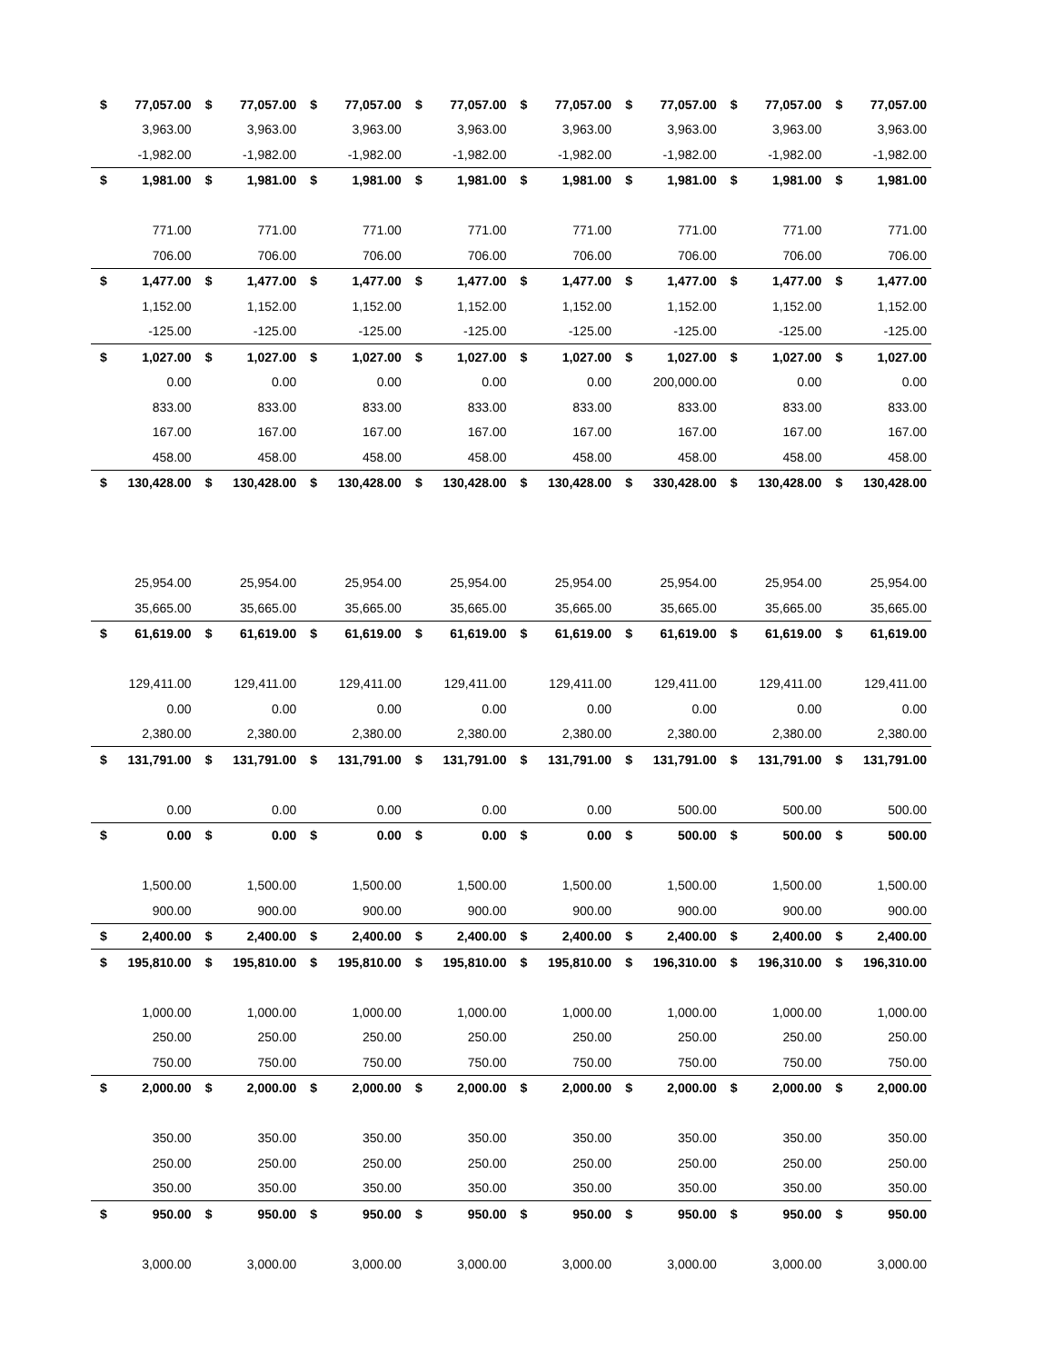| $ | 77,057.00 | $ | 77,057.00 | $ | 77,057.00 | $ | 77,057.00 | $ | 77,057.00 | $ | 77,057.00 | $ | 77,057.00 | $ | 77,057.00 |
| | 3,963.00 | | 3,963.00 | | 3,963.00 | | 3,963.00 | | 3,963.00 | | 3,963.00 | | 3,963.00 | | 3,963.00 |
| | -1,982.00 | | -1,982.00 | | -1,982.00 | | -1,982.00 | | -1,982.00 | | -1,982.00 | | -1,982.00 | | -1,982.00 |
| $ | 1,981.00 | $ | 1,981.00 | $ | 1,981.00 | $ | 1,981.00 | $ | 1,981.00 | $ | 1,981.00 | $ | 1,981.00 | $ | 1,981.00 |
| | 771.00 | | 771.00 | | 771.00 | | 771.00 | | 771.00 | | 771.00 | | 771.00 | | 771.00 |
| | 706.00 | | 706.00 | | 706.00 | | 706.00 | | 706.00 | | 706.00 | | 706.00 | | 706.00 |
| $ | 1,477.00 | $ | 1,477.00 | $ | 1,477.00 | $ | 1,477.00 | $ | 1,477.00 | $ | 1,477.00 | $ | 1,477.00 | $ | 1,477.00 |
| | 1,152.00 | | 1,152.00 | | 1,152.00 | | 1,152.00 | | 1,152.00 | | 1,152.00 | | 1,152.00 | | 1,152.00 |
| | -125.00 | | -125.00 | | -125.00 | | -125.00 | | -125.00 | | -125.00 | | -125.00 | | -125.00 |
| $ | 1,027.00 | $ | 1,027.00 | $ | 1,027.00 | $ | 1,027.00 | $ | 1,027.00 | $ | 1,027.00 | $ | 1,027.00 | $ | 1,027.00 |
| | 0.00 | | 0.00 | | 0.00 | | 0.00 | | 0.00 | | 200,000.00 | | 0.00 | | 0.00 |
| | 833.00 | | 833.00 | | 833.00 | | 833.00 | | 833.00 | | 833.00 | | 833.00 | | 833.00 |
| | 167.00 | | 167.00 | | 167.00 | | 167.00 | | 167.00 | | 167.00 | | 167.00 | | 167.00 |
| | 458.00 | | 458.00 | | 458.00 | | 458.00 | | 458.00 | | 458.00 | | 458.00 | | 458.00 |
| $ | 130,428.00 | $ | 130,428.00 | $ | 130,428.00 | $ | 130,428.00 | $ | 130,428.00 | $ | 330,428.00 | $ | 130,428.00 | $ | 130,428.00 |
| | 25,954.00 | | 25,954.00 | | 25,954.00 | | 25,954.00 | | 25,954.00 | | 25,954.00 | | 25,954.00 | | 25,954.00 |
| | 35,665.00 | | 35,665.00 | | 35,665.00 | | 35,665.00 | | 35,665.00 | | 35,665.00 | | 35,665.00 | | 35,665.00 |
| $ | 61,619.00 | $ | 61,619.00 | $ | 61,619.00 | $ | 61,619.00 | $ | 61,619.00 | $ | 61,619.00 | $ | 61,619.00 | $ | 61,619.00 |
| | 129,411.00 | | 129,411.00 | | 129,411.00 | | 129,411.00 | | 129,411.00 | | 129,411.00 | | 129,411.00 | | 129,411.00 |
| | 0.00 | | 0.00 | | 0.00 | | 0.00 | | 0.00 | | 0.00 | | 0.00 | | 0.00 |
| | 2,380.00 | | 2,380.00 | | 2,380.00 | | 2,380.00 | | 2,380.00 | | 2,380.00 | | 2,380.00 | | 2,380.00 |
| $ | 131,791.00 | $ | 131,791.00 | $ | 131,791.00 | $ | 131,791.00 | $ | 131,791.00 | $ | 131,791.00 | $ | 131,791.00 | $ | 131,791.00 |
| | 0.00 | | 0.00 | | 0.00 | | 0.00 | | 0.00 | | 500.00 | | 500.00 | | 500.00 |
| $ | 0.00 | $ | 0.00 | $ | 0.00 | $ | 0.00 | $ | 0.00 | $ | 500.00 | $ | 500.00 | $ | 500.00 |
| | 1,500.00 | | 1,500.00 | | 1,500.00 | | 1,500.00 | | 1,500.00 | | 1,500.00 | | 1,500.00 | | 1,500.00 |
| | 900.00 | | 900.00 | | 900.00 | | 900.00 | | 900.00 | | 900.00 | | 900.00 | | 900.00 |
| $ | 2,400.00 | $ | 2,400.00 | $ | 2,400.00 | $ | 2,400.00 | $ | 2,400.00 | $ | 2,400.00 | $ | 2,400.00 | $ | 2,400.00 |
| $ | 195,810.00 | $ | 195,810.00 | $ | 195,810.00 | $ | 195,810.00 | $ | 195,810.00 | $ | 196,310.00 | $ | 196,310.00 | $ | 196,310.00 |
| | 1,000.00 | | 1,000.00 | | 1,000.00 | | 1,000.00 | | 1,000.00 | | 1,000.00 | | 1,000.00 | | 1,000.00 |
| | 250.00 | | 250.00 | | 250.00 | | 250.00 | | 250.00 | | 250.00 | | 250.00 | | 250.00 |
| | 750.00 | | 750.00 | | 750.00 | | 750.00 | | 750.00 | | 750.00 | | 750.00 | | 750.00 |
| $ | 2,000.00 | $ | 2,000.00 | $ | 2,000.00 | $ | 2,000.00 | $ | 2,000.00 | $ | 2,000.00 | $ | 2,000.00 | $ | 2,000.00 |
| | 350.00 | | 350.00 | | 350.00 | | 350.00 | | 350.00 | | 350.00 | | 350.00 | | 350.00 |
| | 250.00 | | 250.00 | | 250.00 | | 250.00 | | 250.00 | | 250.00 | | 250.00 | | 250.00 |
| | 350.00 | | 350.00 | | 350.00 | | 350.00 | | 350.00 | | 350.00 | | 350.00 | | 350.00 |
| $ | 950.00 | $ | 950.00 | $ | 950.00 | $ | 950.00 | $ | 950.00 | $ | 950.00 | $ | 950.00 | $ | 950.00 |
| | 3,000.00 | | 3,000.00 | | 3,000.00 | | 3,000.00 | | 3,000.00 | | 3,000.00 | | 3,000.00 | | 3,000.00 |